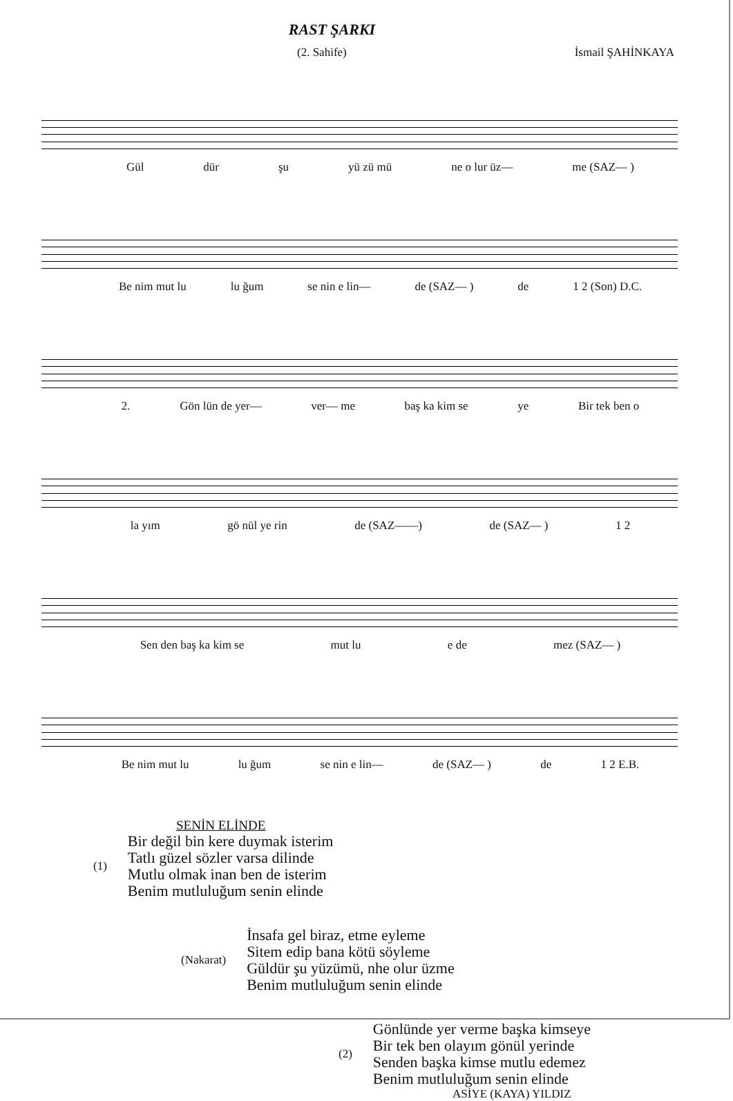RAST ŞARKI
(2. Sahife) İsmail ŞAHİNKAYA
Gül dür şu yü zü mü ne o lur üz— me (SAZ— )
Be nim mut lu lu ğum se nin e lin— de (SAZ— ) de 1 2 (Son) D.C.
2. Gön lün de yer— ver— me baş ka kim se ye Bir tek ben o
la yım gö nül ye rin de (SAZ——) de (SAZ— ) 1 2
Sen den baş ka kim se mut lu e de mez (SAZ— )
Be nim mut lu lu ğum se nin e lin— de (SAZ— ) de 1 2 E.B.
SENİN ELİNDE
(1)
Bir değil bin kere duymak isterim
Tatlı güzel sözler varsa dilinde
Mutlu olmak inan ben de isterim
Benim mutluluğum senin elinde
(Nakarat)
İnsafa gel biraz, etme eyleme
Sitem edip bana kötü söyleme
Güldür şu yüzümü, nhe olur üzme
Benim mutluluğum senin elinde
(2)
Gönlünde yer verme başka kimseye
Bir tek ben olayım gönül yerinde
Senden başka kimse mutlu edemez
Benim mutluluğum senin elinde
ASİYE (KAYA) YILDIZ